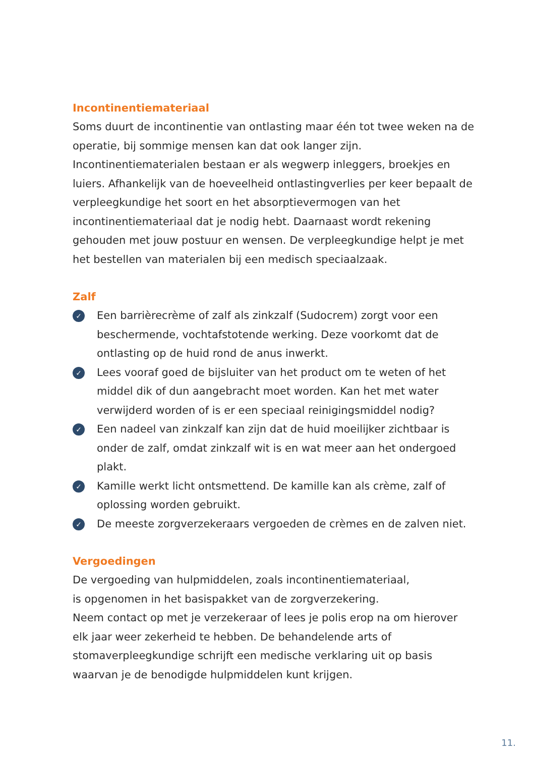Incontinentiemateriaal
Soms duurt de incontinentie van ontlasting maar één tot twee weken na de operatie, bij sommige mensen kan dat ook langer zijn. Incontinentiematerialen bestaan er als wegwerp inleggers, broekjes en luiers. Afhankelijk van de hoeveelheid ontlastingverlies per keer bepaalt de verpleegkundige het soort en het absorptievermogen van het incontinentiemateriaal dat je nodig hebt. Daarnaast wordt rekening gehouden met jouw postuur en wensen. De verpleegkundige helpt je met het bestellen van materialen bij een medisch speciaalzaak.
Zalf
✓ Een barrièrecrème of zalf als zinkzalf (Sudocrem) zorgt voor een beschermende, vochtafstotende werking. Deze voorkomt dat de ontlasting op de huid rond de anus inwerkt.
✓ Lees vooraf goed de bijsluiter van het product om te weten of het middel dik of dun aangebracht moet worden. Kan het met water verwijderd worden of is er een speciaal reinigingsmiddel nodig?
✓ Een nadeel van zinkzalf kan zijn dat de huid moeilijker zichtbaar is onder de zalf, omdat zinkzalf wit is en wat meer aan het ondergoed plakt.
✓ Kamille werkt licht ontsmettend. De kamille kan als crème, zalf of oplossing worden gebruikt.
✓ De meeste zorgverzekeraars vergoeden de crèmes en de zalven niet.
Vergoedingen
De vergoeding van hulpmiddelen, zoals incontinentiemateriaal,
is opgenomen in het basispakket van de zorgverzekering.
Neem contact op met je verzekeraar of lees je polis erop na om hierover elk jaar weer zekerheid te hebben. De behandelende arts of stomaverpleegkundige schrijft een medische verklaring uit op basis waarvan je de benodigde hulpmiddelen kunt krijgen.
11.